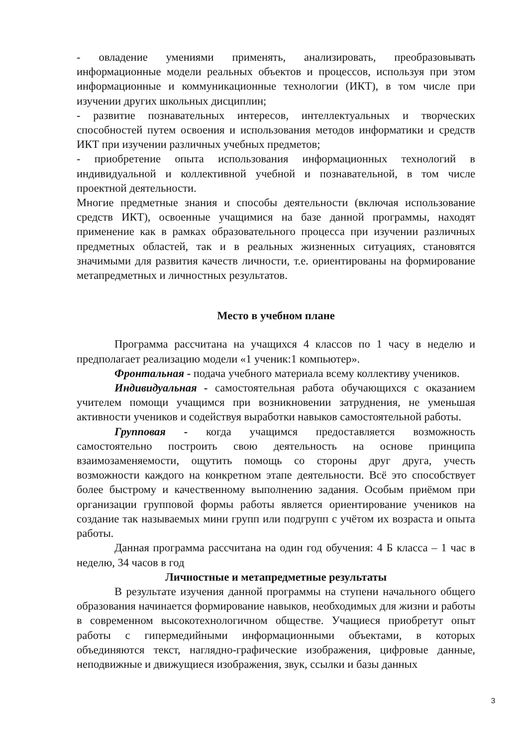- овладение умениями применять, анализировать, преобразовывать информационные модели реальных объектов и процессов, используя при этом информационные и коммуникационные технологии (ИКТ), в том числе при изучении других школьных дисциплин;
- развитие познавательных интересов, интеллектуальных и творческих способностей путем освоения и использования методов информатики и средств ИКТ при изучении различных учебных предметов;
- приобретение опыта использования информационных технологий в индивидуальной и коллективной учебной и познавательной, в том числе проектной деятельности.
Многие предметные знания и способы деятельности (включая использование средств ИКТ), освоенные учащимися на базе данной программы, находят применение как в рамках образовательного процесса при изучении различных предметных областей, так и в реальных жизненных ситуациях, становятся значимыми для развития качеств личности, т.е. ориентированы на формирование метапредметных и личностных результатов.
Место в учебном плане
Программа рассчитана на учащихся 4 классов по 1 часу в неделю и предполагает реализацию модели «1 ученик:1 компьютер».
Фронтальная - подача учебного материала всему коллективу учеников.
Индивидуальная - самостоятельная работа обучающихся с оказанием учителем помощи учащимся при возникновении затруднения, не уменьшая активности учеников и содействуя выработки навыков самостоятельной работы.
Групповая - когда учащимся предоставляется возможность самостоятельно построить свою деятельность на основе принципа взаимозаменяемости, ощутить помощь со стороны друг друга, учесть возможности каждого на конкретном этапе деятельности. Всё это способствует более быстрому и качественному выполнению задания. Особым приёмом при организации групповой формы работы является ориентирование учеников на создание так называемых мини групп или подгрупп с учётом их возраста и опыта работы.
Данная программа рассчитана на один год обучения: 4 Б класса – 1 час в неделю, 34 часов в год
Личностные и метапредметные результаты
В результате изучения данной программы на ступени начального общего образования начинается формирование навыков, необходимых для жизни и работы в современном высокотехнологичном обществе. Учащиеся приобретут опыт работы с гипермедийными информационными объектами, в которых объединяются текст, наглядно-графические изображения, цифровые данные, неподвижные и движущиеся изображения, звук, ссылки и базы данных
3